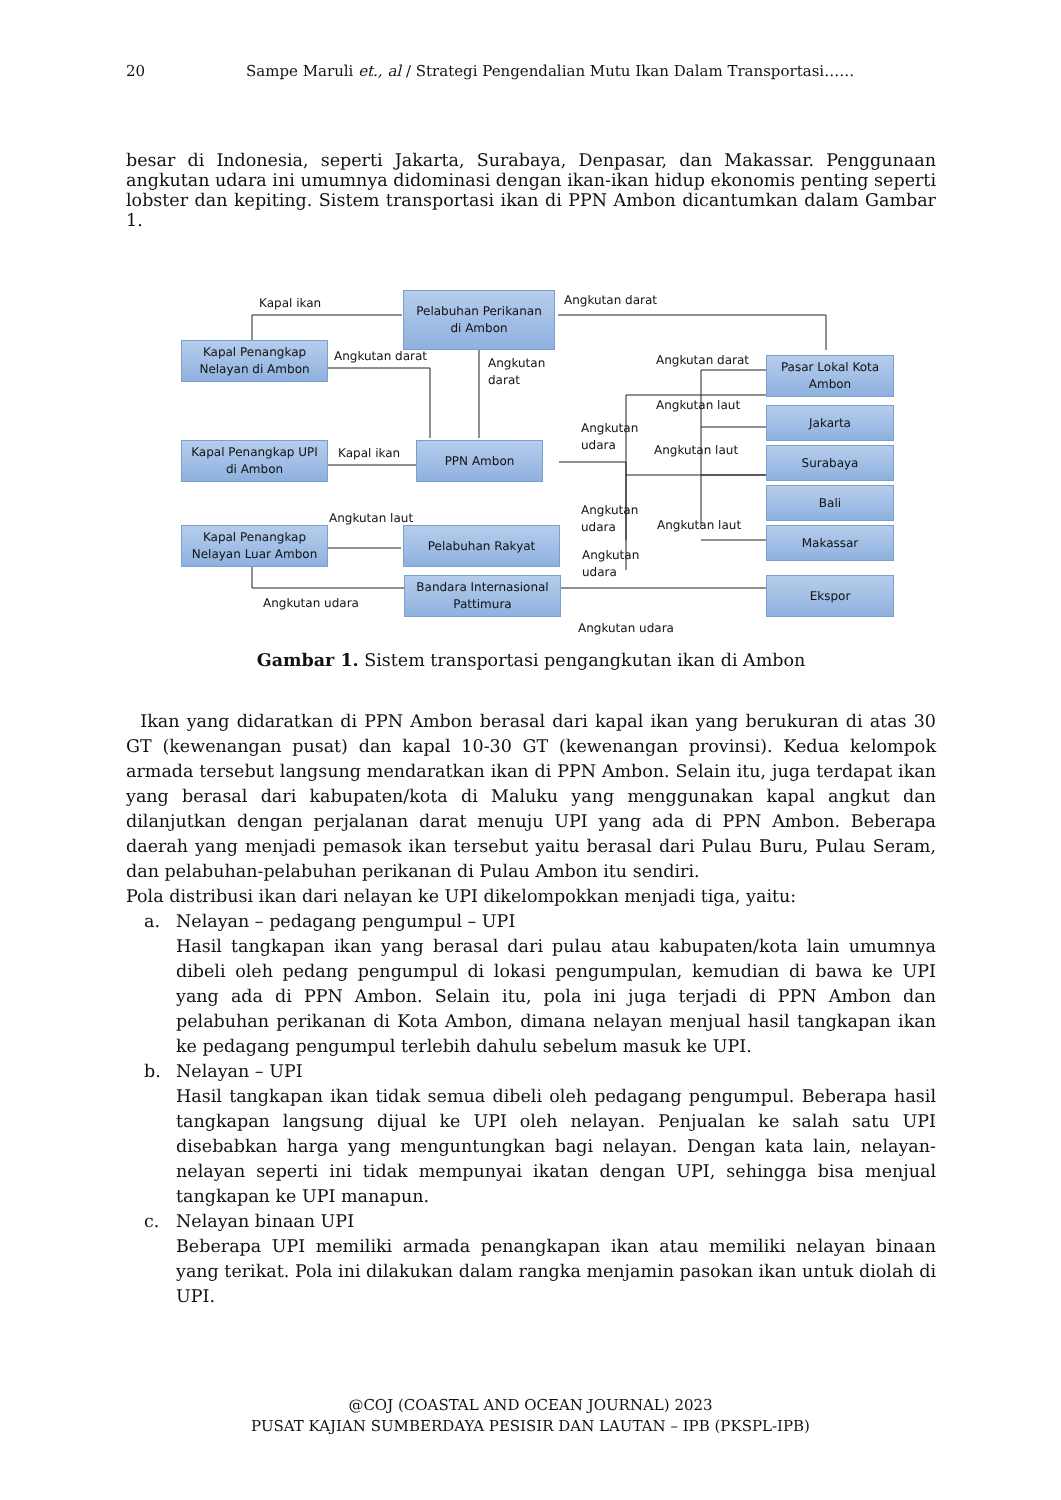20 Sampe Maruli et., al / Strategi Pengendalian Mutu Ikan Dalam Transportasi……
besar di Indonesia, seperti Jakarta, Surabaya, Denpasar, dan Makassar. Penggunaan angkutan udara ini umumnya didominasi dengan ikan-ikan hidup ekonomis penting seperti lobster dan kepiting. Sistem transportasi ikan di PPN Ambon dicantumkan dalam Gambar 1.
Pelabuhan Perikanan
di Ambon
Kapal Penangkap
Nelayan di Ambon
Kapal Penangkap UPI
di Ambon
PPN Ambon
Kapal Penangkap
Nelayan Luar Ambon
Pelabuhan Rakyat
Bandara Internasional
Pattimura
Pasar Lokal Kota
Ambon
Jakarta
Surabaya
Bali
Makassar
Ekspor
Kapal ikan Angkutan darat
Angkutan darat
Angkutan
darat
Angkutan darat
Angkutan laut
Angkutan
udara
Kapal ikan Angkutan laut
Angkutan laut
Angkutan
udara
Angkutan laut
Angkutan
udara
Angkutan udara
Angkutan udara
Gambar 1. Sistem transportasi pengangkutan ikan di Ambon
Ikan yang didaratkan di PPN Ambon berasal dari kapal ikan yang berukuran di atas 30 GT (kewenangan pusat) dan kapal 10-30 GT (kewenangan provinsi). Kedua kelompok armada tersebut langsung mendaratkan ikan di PPN Ambon. Selain itu, juga terdapat ikan yang berasal dari kabupaten/kota di Maluku yang menggunakan kapal angkut dan dilanjutkan dengan perjalanan darat menuju UPI yang ada di PPN Ambon. Beberapa daerah yang menjadi pemasok ikan tersebut yaitu berasal dari Pulau Buru, Pulau Seram, dan pelabuhan-pelabuhan perikanan di Pulau Ambon itu sendiri.
Pola distribusi ikan dari nelayan ke UPI dikelompokkan menjadi tiga, yaitu:
a. Nelayan – pedagang pengumpul – UPI
Hasil tangkapan ikan yang berasal dari pulau atau kabupaten/kota lain umumnya dibeli oleh pedang pengumpul di lokasi pengumpulan, kemudian di bawa ke UPI yang ada di PPN Ambon. Selain itu, pola ini juga terjadi di PPN Ambon dan pelabuhan perikanan di Kota Ambon, dimana nelayan menjual hasil tangkapan ikan ke pedagang pengumpul terlebih dahulu sebelum masuk ke UPI.
b. Nelayan – UPI
Hasil tangkapan ikan tidak semua dibeli oleh pedagang pengumpul. Beberapa hasil tangkapan langsung dijual ke UPI oleh nelayan. Penjualan ke salah satu UPI disebabkan harga yang menguntungkan bagi nelayan. Dengan kata lain, nelayan-nelayan seperti ini tidak mempunyai ikatan dengan UPI, sehingga bisa menjual tangkapan ke UPI manapun.
c. Nelayan binaan UPI
Beberapa UPI memiliki armada penangkapan ikan atau memiliki nelayan binaan yang terikat. Pola ini dilakukan dalam rangka menjamin pasokan ikan untuk diolah di UPI.
@COJ (COASTAL AND OCEAN JOURNAL) 2023
PUSAT KAJIAN SUMBERDAYA PESISIR DAN LAUTAN – IPB (PKSPL-IPB)